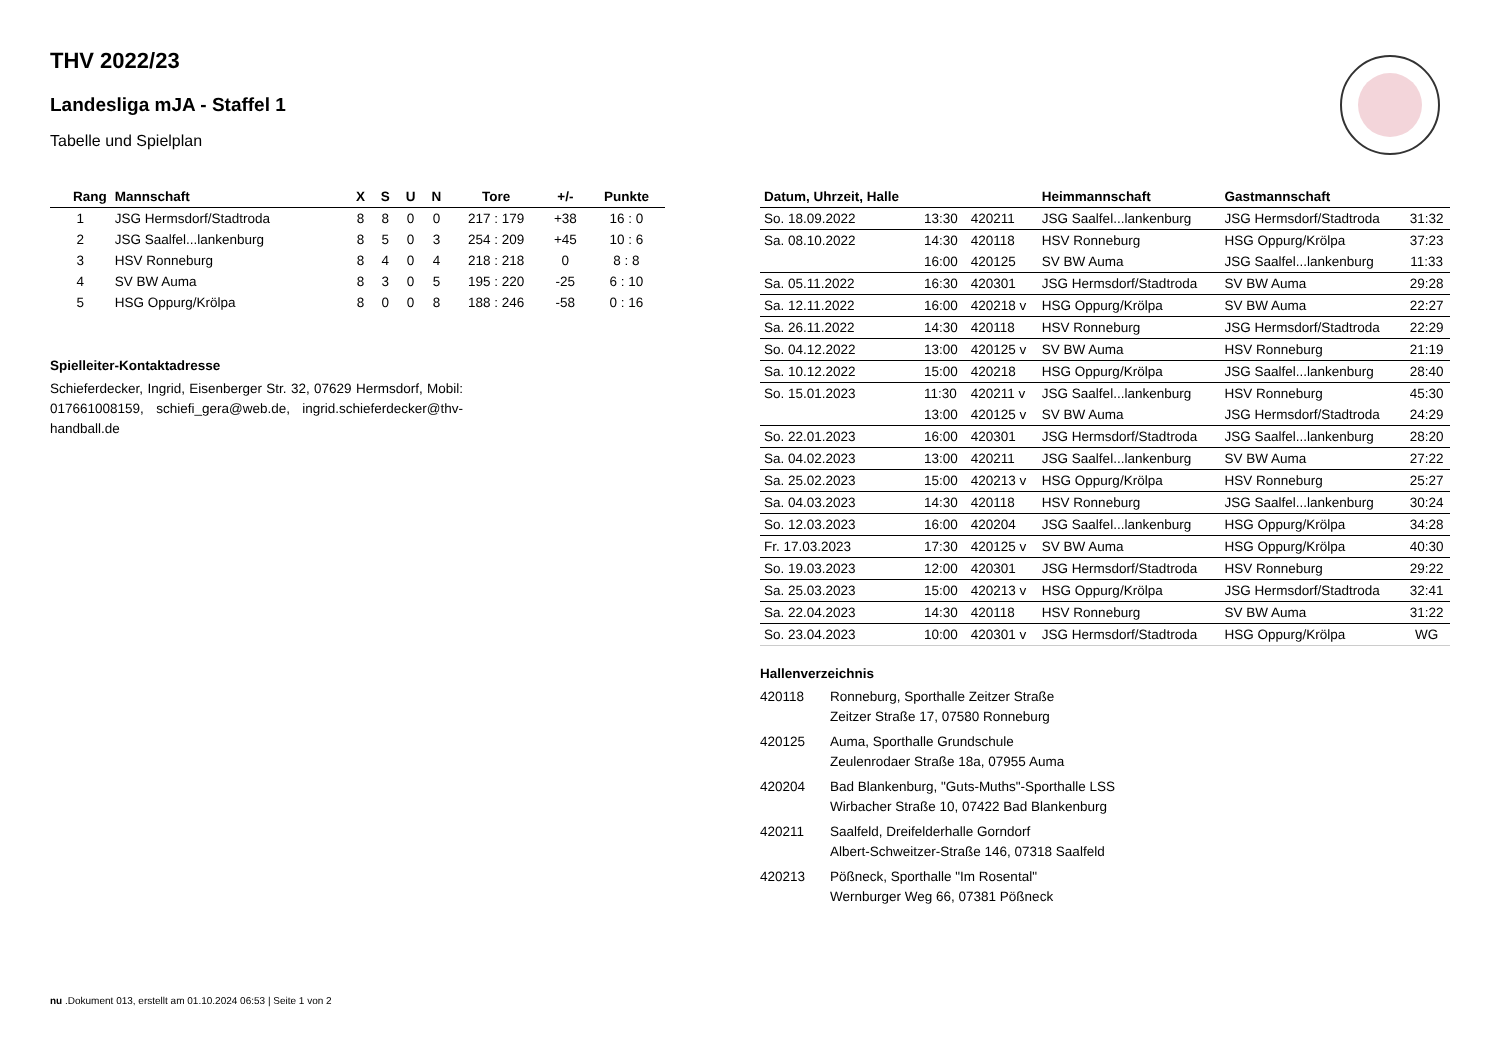THV 2022/23
Landesliga mJA - Staffel 1
Tabelle und Spielplan
| Rang | Mannschaft | X | S | U | N | Tore | +/- | Punkte |
| --- | --- | --- | --- | --- | --- | --- | --- | --- |
| 1 | JSG Hermsdorf/Stadtroda | 8 | 8 | 0 | 0 | 217 : 179 | +38 | 16 : 0 |
| 2 | JSG Saalfel...lankenburg | 8 | 5 | 0 | 3 | 254 : 209 | +45 | 10 : 6 |
| 3 | HSV Ronneburg | 8 | 4 | 0 | 4 | 218 : 218 | 0 | 8 : 8 |
| 4 | SV BW Auma | 8 | 3 | 0 | 5 | 195 : 220 | -25 | 6 : 10 |
| 5 | HSG Oppurg/Krölpa | 8 | 0 | 0 | 8 | 188 : 246 | -58 | 0 : 16 |
Spielleiter-Kontaktadresse
Schieferdecker, Ingrid, Eisenberger Str. 32, 07629 Hermsdorf, Mobil: 017661008159, schiefi_gera@web.de, ingrid.schieferdecker@thv-handball.de
| Datum, Uhrzeit, Halle | | | Heimmannschaft | Gastmannschaft | |
| --- | --- | --- | --- | --- | --- |
| So. 18.09.2022 | 13:30 | 420211 | JSG Saalfel...lankenburg | JSG Hermsdorf/Stadtroda | 31:32 |
| Sa. 08.10.2022 | 14:30 | 420118 | HSV Ronneburg | HSG Oppurg/Krölpa | 37:23 |
| | 16:00 | 420125 | SV BW Auma | JSG Saalfel...lankenburg | 11:33 |
| Sa. 05.11.2022 | 16:30 | 420301 | JSG Hermsdorf/Stadtroda | SV BW Auma | 29:28 |
| Sa. 12.11.2022 | 16:00 | 420218 v | HSG Oppurg/Krölpa | SV BW Auma | 22:27 |
| Sa. 26.11.2022 | 14:30 | 420118 | HSV Ronneburg | JSG Hermsdorf/Stadtroda | 22:29 |
| So. 04.12.2022 | 13:00 | 420125 v | SV BW Auma | HSV Ronneburg | 21:19 |
| Sa. 10.12.2022 | 15:00 | 420218 | HSG Oppurg/Krölpa | JSG Saalfel...lankenburg | 28:40 |
| So. 15.01.2023 | 11:30 | 420211 v | JSG Saalfel...lankenburg | HSV Ronneburg | 45:30 |
| | 13:00 | 420125 v | SV BW Auma | JSG Hermsdorf/Stadtroda | 24:29 |
| So. 22.01.2023 | 16:00 | 420301 | JSG Hermsdorf/Stadtroda | JSG Saalfel...lankenburg | 28:20 |
| Sa. 04.02.2023 | 13:00 | 420211 | JSG Saalfel...lankenburg | SV BW Auma | 27:22 |
| Sa. 25.02.2023 | 15:00 | 420213 v | HSG Oppurg/Krölpa | HSV Ronneburg | 25:27 |
| Sa. 04.03.2023 | 14:30 | 420118 | HSV Ronneburg | JSG Saalfel...lankenburg | 30:24 |
| So. 12.03.2023 | 16:00 | 420204 | JSG Saalfel...lankenburg | HSG Oppurg/Krölpa | 34:28 |
| Fr. 17.03.2023 | 17:30 | 420125 v | SV BW Auma | HSG Oppurg/Krölpa | 40:30 |
| So. 19.03.2023 | 12:00 | 420301 | JSG Hermsdorf/Stadtroda | HSV Ronneburg | 29:22 |
| Sa. 25.03.2023 | 15:00 | 420213 v | HSG Oppurg/Krölpa | JSG Hermsdorf/Stadtroda | 32:41 |
| Sa. 22.04.2023 | 14:30 | 420118 | HSV Ronneburg | SV BW Auma | 31:22 |
| So. 23.04.2023 | 10:00 | 420301 v | JSG Hermsdorf/Stadtroda | HSG Oppurg/Krölpa | WG |
Hallenverzeichnis
420118 Ronneburg, Sporthalle Zeitzer Straße
Zeitzer Straße 17, 07580 Ronneburg
420125 Auma, Sporthalle Grundschule
Zeulenrodaer Straße 18a, 07955 Auma
420204 Bad Blankenburg, "Guts-Muths"-Sporthalle LSS
Wirbacher Straße 10, 07422 Bad Blankenburg
420211 Saalfeld, Dreifelderhalle Gorndorf
Albert-Schweitzer-Straße 146, 07318 Saalfeld
420213 Pößneck, Sporthalle "Im Rosental"
Wernburger Weg 66, 07381 Pößneck
nu .Dokument 013, erstellt am 01.10.2024 06:53 | Seite 1 von 2